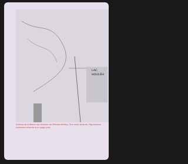LAC
HOULEH
Archives de la Maison des Sciences de l'Homme Mondes. Tous droits réservés. Reproduction strictement réservée à un usage privé.